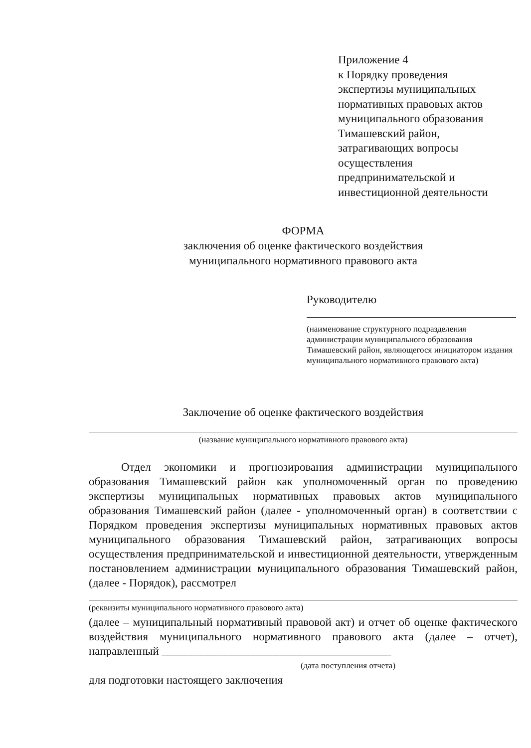Приложение 4
к Порядку проведения
экспертизы муниципальных
нормативных правовых актов
муниципального образования
Тимашевский район,
затрагивающих вопросы
осуществления
предпринимательской и
инвестиционной деятельности
ФОРМА
заключения об оценке фактического воздействия
муниципального нормативного правового акта
Руководителю
(наименование структурного подразделения администрации муниципального образования Тимашевский район, являющегося инициатором издания муниципального нормативного правового акта)
Заключение об оценке фактического воздействия
(название муниципального нормативного правового акта)
Отдел экономики и прогнозирования администрации муниципального образования Тимашевский район как уполномоченный орган по проведению экспертизы муниципальных нормативных правовых актов муниципального образования Тимашевский район (далее - уполномоченный орган) в соответствии с Порядком проведения экспертизы муниципальных нормативных правовых актов муниципального образования Тимашевский район, затрагивающих вопросы осуществления предпринимательской и инвестиционной деятельности, утвержденным постановлением администрации муниципального образования Тимашевский район, (далее - Порядок), рассмотрел
(реквизиты муниципального нормативного правового акта)
(далее – муниципальный нормативный правовой акт) и отчет об оценке фактического воздействия муниципального нормативного правового акта (далее – отчет), направленный ________________________________________
(дата поступления отчета)
для подготовки настоящего заключения